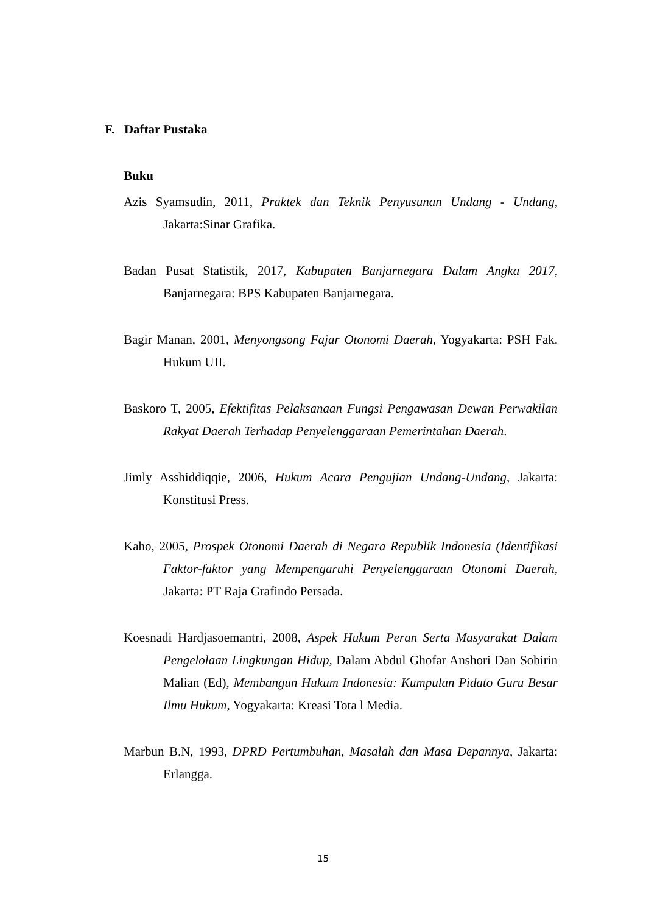F. Daftar Pustaka
Buku
Azis Syamsudin, 2011, Praktek dan Teknik Penyusunan Undang - Undang, Jakarta:Sinar Grafika.
Badan Pusat Statistik, 2017, Kabupaten Banjarnegara Dalam Angka 2017, Banjarnegara: BPS Kabupaten Banjarnegara.
Bagir Manan, 2001, Menyongsong Fajar Otonomi Daerah, Yogyakarta: PSH Fak. Hukum UII.
Baskoro T, 2005, Efektifitas Pelaksanaan Fungsi Pengawasan Dewan Perwakilan Rakyat Daerah Terhadap Penyelenggaraan Pemerintahan Daerah.
Jimly Asshiddiqqie, 2006, Hukum Acara Pengujian Undang-Undang, Jakarta: Konstitusi Press.
Kaho, 2005, Prospek Otonomi Daerah di Negara Republik Indonesia (Identifikasi Faktor-faktor yang Mempengaruhi Penyelenggaraan Otonomi Daerah, Jakarta: PT Raja Grafindo Persada.
Koesnadi Hardjasoemantri, 2008, Aspek Hukum Peran Serta Masyarakat Dalam Pengelolaan Lingkungan Hidup, Dalam Abdul Ghofar Anshori Dan Sobirin Malian (Ed), Membangun Hukum Indonesia: Kumpulan Pidato Guru Besar Ilmu Hukum, Yogyakarta: Kreasi Tota l Media.
Marbun B.N, 1993, DPRD Pertumbuhan, Masalah dan Masa Depannya, Jakarta: Erlangga.
15